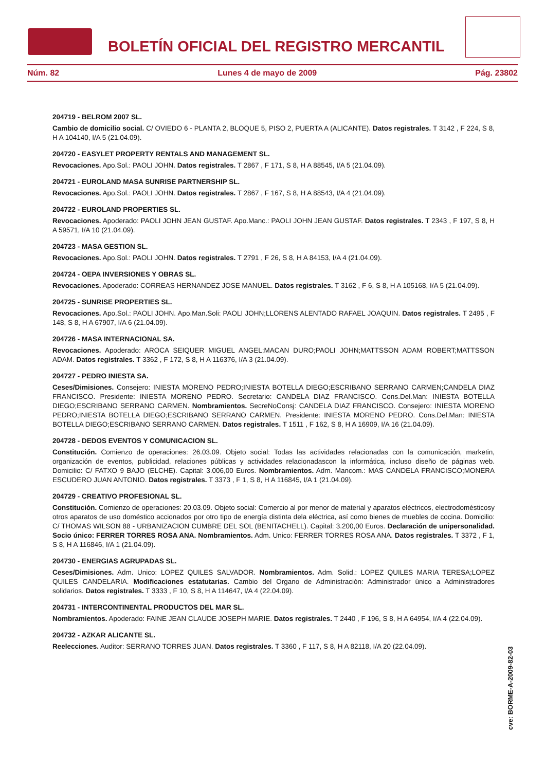BOLETÍN OFICIAL DEL REGISTRO MERCANTIL
Núm. 82 Lunes 4 de mayo de 2009 Pág. 23802
204719 - BELROM 2007 SL.
Cambio de domicilio social. C/ OVIEDO 6 - PLANTA 2, BLOQUE 5, PISO 2, PUERTA A (ALICANTE). Datos registrales. T 3142 , F 224, S 8, H A 104140, I/A 5 (21.04.09).
204720 - EASYLET PROPERTY RENTALS AND MANAGEMENT SL.
Revocaciones. Apo.Sol.: PAOLI JOHN. Datos registrales. T 2867 , F 171, S 8, H A 88545, I/A 5 (21.04.09).
204721 - EUROLAND MASA SUNRISE PARTNERSHIP SL.
Revocaciones. Apo.Sol.: PAOLI JOHN. Datos registrales. T 2867 , F 167, S 8, H A 88543, I/A 4 (21.04.09).
204722 - EUROLAND PROPERTIES SL.
Revocaciones. Apoderado: PAOLI JOHN JEAN GUSTAF. Apo.Manc.: PAOLI JOHN JEAN GUSTAF. Datos registrales. T 2343 , F 197, S 8, H A 59571, I/A 10 (21.04.09).
204723 - MASA GESTION SL.
Revocaciones. Apo.Sol.: PAOLI JOHN. Datos registrales. T 2791 , F 26, S 8, H A 84153, I/A 4 (21.04.09).
204724 - OEPA INVERSIONES Y OBRAS SL.
Revocaciones. Apoderado: CORREAS HERNANDEZ JOSE MANUEL. Datos registrales. T 3162 , F 6, S 8, H A 105168, I/A 5 (21.04.09).
204725 - SUNRISE PROPERTIES SL.
Revocaciones. Apo.Sol.: PAOLI JOHN. Apo.Man.Soli: PAOLI JOHN;LLORENS ALENTADO RAFAEL JOAQUIN. Datos registrales. T 2495 , F 148, S 8, H A 67907, I/A 6 (21.04.09).
204726 - MASA INTERNACIONAL SA.
Revocaciones. Apoderado: AROCA SEIQUER MIGUEL ANGEL;MACAN DURO;PAOLI JOHN;MATTSSON ADAM ROBERT;MATTSSON ADAM. Datos registrales. T 3362 , F 172, S 8, H A 116376, I/A 3 (21.04.09).
204727 - PEDRO INIESTA SA.
Ceses/Dimisiones. Consejero: INIESTA MORENO PEDRO;INIESTA BOTELLA DIEGO;ESCRIBANO SERRANO CARMEN;CANDELA DIAZ FRANCISCO. Presidente: INIESTA MORENO PEDRO. Secretario: CANDELA DIAZ FRANCISCO. Cons.Del.Man: INIESTA BOTELLA DIEGO;ESCRIBANO SERRANO CARMEN. Nombramientos. SecreNoConsj: CANDELA DIAZ FRANCISCO. Consejero: INIESTA MORENO PEDRO;INIESTA BOTELLA DIEGO;ESCRIBANO SERRANO CARMEN. Presidente: INIESTA MORENO PEDRO. Cons.Del.Man: INIESTA BOTELLA DIEGO;ESCRIBANO SERRANO CARMEN. Datos registrales. T 1511 , F 162, S 8, H A 16909, I/A 16 (21.04.09).
204728 - DEDOS EVENTOS Y COMUNICACION SL.
Constitución. Comienzo de operaciones: 26.03.09. Objeto social: Todas las actividades relacionadas con la comunicación, marketin, organización de eventos, publicidad, relaciones públicas y actividades relacionadascon la informática, incluso diseño de páginas web. Domicilio: C/ FATXO 9 BAJO (ELCHE). Capital: 3.006,00 Euros. Nombramientos. Adm. Mancom.: MAS CANDELA FRANCISCO;MONERA ESCUDERO JUAN ANTONIO. Datos registrales. T 3373 , F 1, S 8, H A 116845, I/A 1 (21.04.09).
204729 - CREATIVO PROFESIONAL SL.
Constitución. Comienzo de operaciones: 20.03.09. Objeto social: Comercio al por menor de material y aparatos eléctricos, electrodomésticosy otros aparatos de uso doméstico accionados por otro tipo de energía distinta dela eléctrica, así como bienes de muebles de cocina. Domicilio: C/ THOMAS WILSON 88 - URBANIZACION CUMBRE DEL SOL (BENITACHELL). Capital: 3.200,00 Euros. Declaración de unipersonalidad. Socio único: FERRER TORRES ROSA ANA. Nombramientos. Adm. Unico: FERRER TORRES ROSA ANA. Datos registrales. T 3372 , F 1, S 8, H A 116846, I/A 1 (21.04.09).
204730 - ENERGIAS AGRUPADAS SL.
Ceses/Dimisiones. Adm. Unico: LOPEZ QUILES SALVADOR. Nombramientos. Adm. Solid.: LOPEZ QUILES MARIA TERESA;LOPEZ QUILES CANDELARIA. Modificaciones estatutarias. Cambio del Organo de Administración: Administrador único a Administradores solidarios. Datos registrales. T 3333 , F 10, S 8, H A 114647, I/A 4 (22.04.09).
204731 - INTERCONTINENTAL PRODUCTOS DEL MAR SL.
Nombramientos. Apoderado: FAINE JEAN CLAUDE JOSEPH MARIE. Datos registrales. T 2440 , F 196, S 8, H A 64954, I/A 4 (22.04.09).
204732 - AZKAR ALICANTE SL.
Reelecciones. Auditor: SERRANO TORRES JUAN. Datos registrales. T 3360 , F 117, S 8, H A 82118, I/A 20 (22.04.09).
cve: BORME-A-2009-82-03